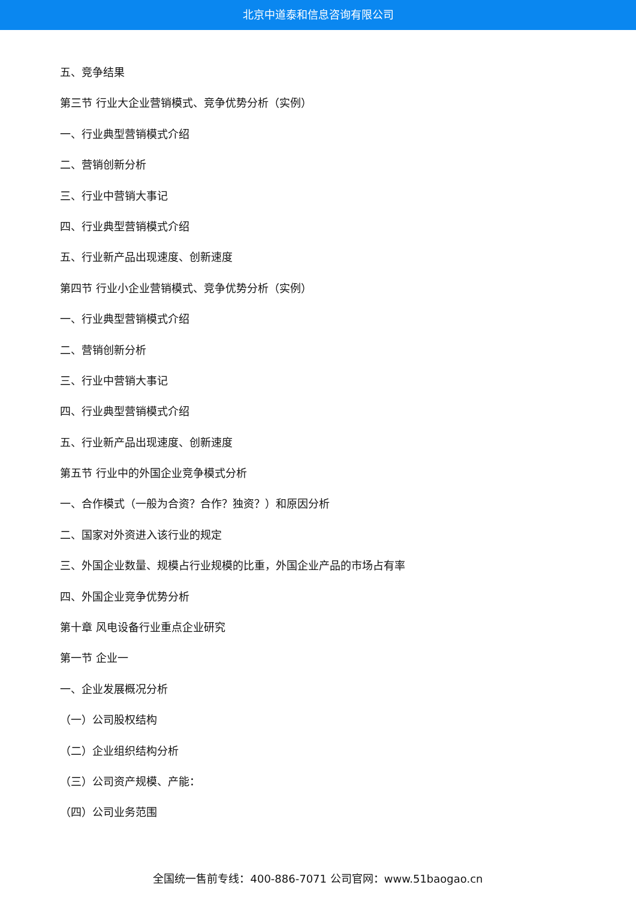北京中道泰和信息咨询有限公司
五、竞争结果
第三节 行业大企业营销模式、竞争优势分析（实例）
一、行业典型营销模式介绍
二、营销创新分析
三、行业中营销大事记
四、行业典型营销模式介绍
五、行业新产品出现速度、创新速度
第四节 行业小企业营销模式、竞争优势分析（实例）
一、行业典型营销模式介绍
二、营销创新分析
三、行业中营销大事记
四、行业典型营销模式介绍
五、行业新产品出现速度、创新速度
第五节 行业中的外国企业竞争模式分析
一、合作模式（一般为合资？合作？独资？）和原因分析
二、国家对外资进入该行业的规定
三、外国企业数量、规模占行业规模的比重，外国企业产品的市场占有率
四、外国企业竞争优势分析
第十章 风电设备行业重点企业研究
第一节 企业一
一、企业发展概况分析
（一）公司股权结构
（二）企业组织结构分析
（三）公司资产规模、产能：
（四）公司业务范围
全国统一售前专线：400-886-7071 公司官网：www.51baogao.cn